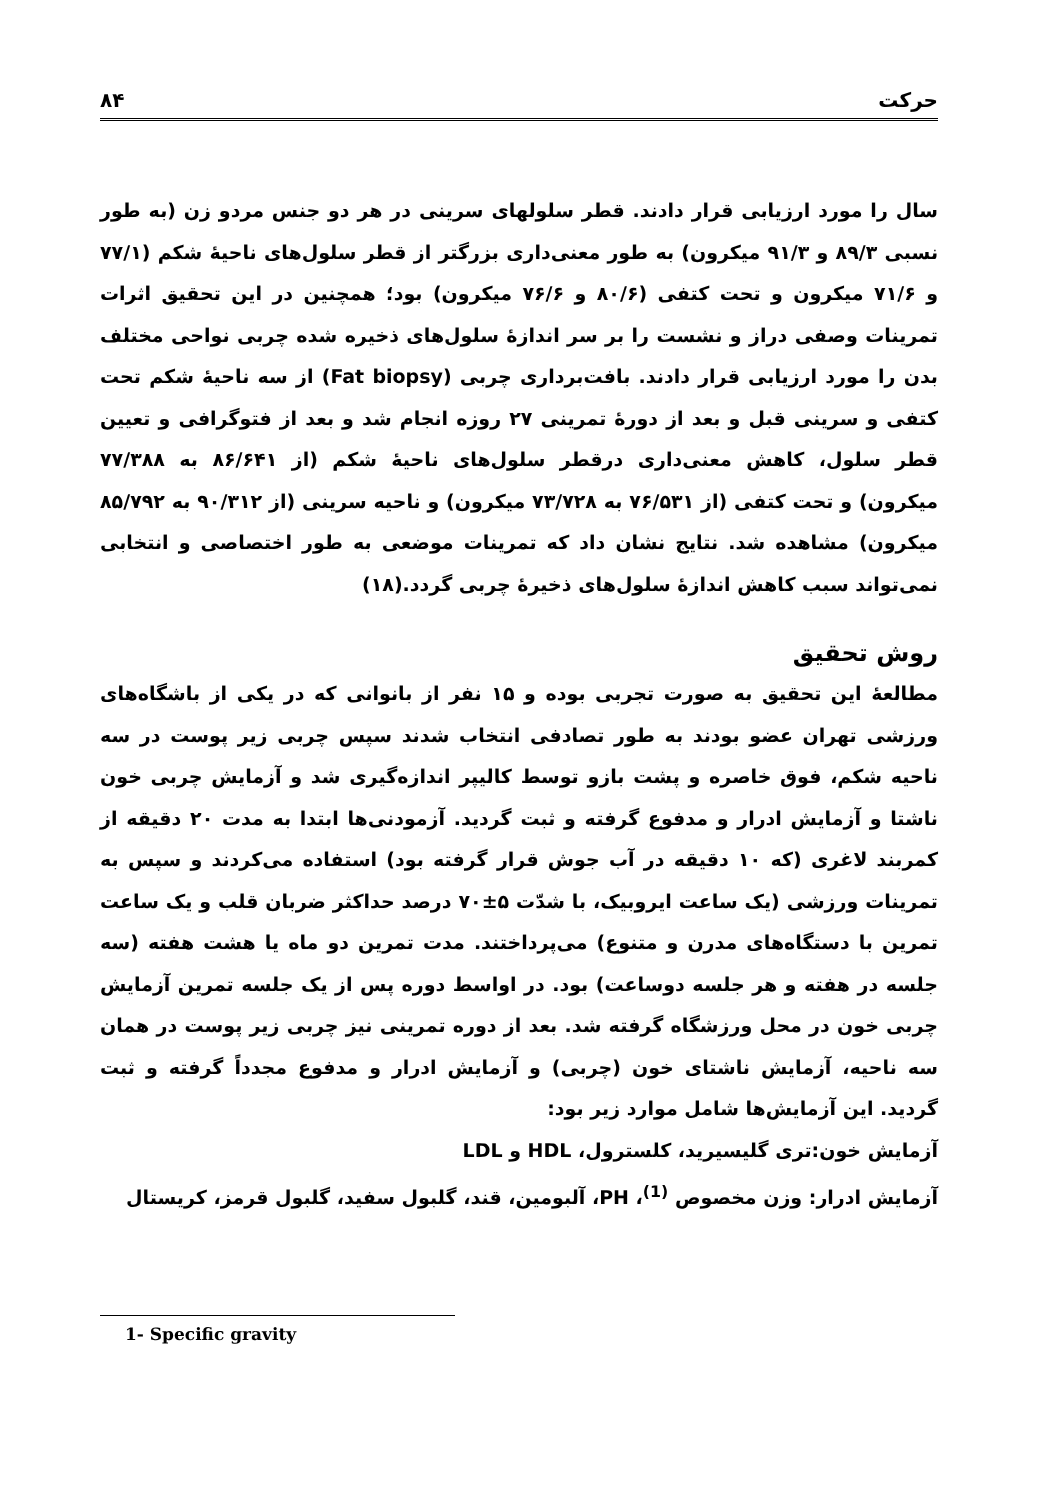حرکت ۸۴
سال را مورد ارزیابی قرار دادند. قطر سلولهای سرینی در هر دو جنس مردو زن (به طور نسبی ۸۹/۳ و ۹۱/۳ میکرون) به طور معنی‌داری بزرگتر از قطر سلول‌های ناحیهٔ شکم (۷۷/۱ و ۷۱/۶ میکرون و تحت کتفی (۸۰/۶ و ۷۶/۶ میکرون) بود؛ همچنین در این تحقیق اثرات تمرینات وصفی دراز و نشست را بر سر اندازهٔ سلول‌های ذخیره شده چربی نواحی مختلف بدن را مورد ارزیابی قرار دادند. بافت‌برداری چربی (Fat biopsy) از سه ناحیهٔ شکم تحت کتفی و سرینی قبل و بعد از دورهٔ تمرینی ۲۷ روزه انجام شد و بعد از فتوگرافی و تعیین قطر سلول، کاهش معنی‌داری درقطر سلول‌های ناحیهٔ شکم (از ۸۶/۶۴۱ به ۷۷/۳۸۸ میکرون) و تحت کتفی (از ۷۶/۵۳۱ به ۷۳/۷۲۸ میکرون) و ناحیه سرینی (از ۹۰/۳۱۲ به ۸۵/۷۹۲ میکرون) مشاهده شد. نتایج نشان داد که تمرینات موضعی به طور اختصاصی و انتخابی نمی‌تواند سبب کاهش اندازهٔ سلول‌های ذخیرهٔ چربی گردد.(۱۸)
روش تحقیق
مطالعهٔ این تحقیق به صورت تجربی بوده و ۱۵ نفر از بانوانی که در یکی از باشگاه‌های ورزشی تهران عضو بودند به طور تصادفی انتخاب شدند سپس چربی زیر پوست در سه ناحیه شکم، فوق خاصره و پشت بازو توسط کالیپر اندازه‌گیری شد و آزمایش چربی خون ناشتا و آزمایش ادرار و مدفوع گرفته و ثبت گردید. آزمودنی‌ها ابتدا به مدت ۲۰ دقیقه از کمربند لاغری (که ۱۰ دقیقه در آب جوش قرار گرفته بود) استفاده می‌کردند و سپس به تمرینات ورزشی (یک ساعت ایروبیک، با شدّت ۵±۷۰ درصد حداکثر ضربان قلب و یک ساعت تمرین با دستگاه‌های مدرن و متنوع) می‌پرداختند. مدت تمرین دو ماه یا هشت هفته (سه جلسه در هفته و هر جلسه دوساعت) بود. در اواسط دوره پس از یک جلسه تمرین آزمایش چربی خون در محل ورزشگاه گرفته شد. بعد از دوره تمرینی نیز چربی زیر پوست در همان سه ناحیه، آزمایش ناشتای خون (چربی) و آزمایش ادرار و مدفوع مجدداً گرفته و ثبت گردید. این آزمایش‌ها شامل موارد زیر بود:
آزمایش خون:تری گلیسیرید، کلسترول، HDL و LDL
آزمایش ادرار: وزن مخصوص <sup>(1)</sup>، PH، آلبومین، قند، گلبول سفید، گلبول قرمز، کریستال
1- Specific gravity